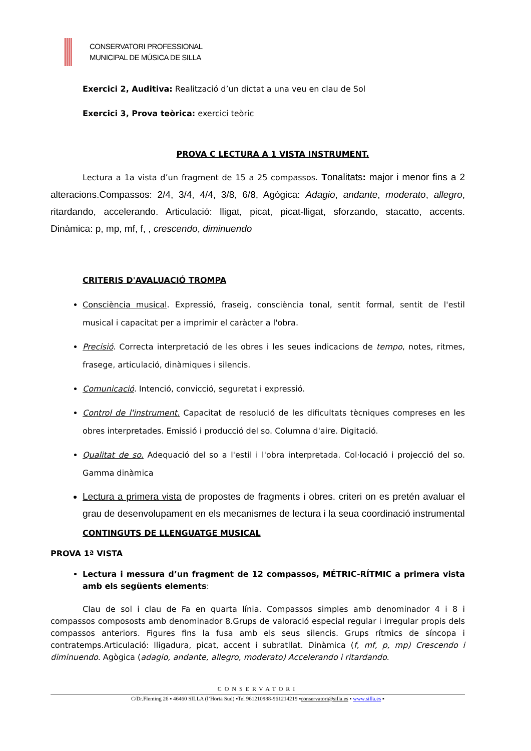CONSERVATORI PROFESSIONAL
MUNICIPAL DE MÚSICA DE SILLA
Exercici 2, Auditiva: Realització d’un dictat a una veu en clau de Sol
Exercici 3, Prova teòrica: exercici teòric
PROVA C LECTURA A 1 VISTA INSTRUMENT.
Lectura a 1a vista d’un fragment de 15 a 25 compassos. Tonalitats: major i menor fins a 2 alteracions.Compassos: 2/4, 3/4, 4/4, 3/8, 6/8, Agógica: Adagio, andante, moderato, allegro, ritardando, accelerando. Articulació: lligat, picat, picat-lligat, sforzando, stacatto, accents. Dinàmica: p, mp, mf, f, , crescendo, diminuendo
CRITERIS D'AVALUACIÓ TROMPA
Consciència musical. Expressió, fraseig, consciència tonal, sentit formal, sentit de l'estil musical i capacitat per a imprimir el caràcter a l'obra.
Precisió. Correcta interpretació de les obres i les seues indicacions de tempo, notes, ritmes, frasege, articulació, dinàmiques i silencis.
Comunicació. Intenció, convicció, seguretat i expressió.
Control de l'instrument. Capacitat de resolució de les dificultats tècniques compreses en les obres interpretades. Emissió i producció del so. Columna d'aire. Digitació.
Qualitat de so. Adequació del so a l'estil i l'obra interpretada. Col·locació i projecció del so. Gamma dinàmica
Lectura a primera vista de propostes de fragments i obres. criteri on es pretén avaluar el grau de desenvolupament en els mecanismes de lectura i la seua coordinació instrumental
CONTINGUTS DE LLENGUATGE MUSICAL
PROVA 1ª VISTA
Lectura i messura d’un fragment de 12 compassos, MÉTRIC-RÍTMIC a primera vista amb els següents elements:
Clau de sol i clau de Fa en quarta línia. Compassos simples amb denominador 4 i 8 i compassos compososts amb denominador 8.Grups de valoració especial regular i irregular propis dels compassos anteriors. Figures fins la fusa amb els seus silencis. Grups rítmics de síncopa i contratemps.Articulació: lligadura, picat, accent i subratllat. Dinàmica (f, mf, p, mp) Crescendo i diminuendo. Agògica (adagio, andante, allegro, moderato) Accelerando i ritardando.
CONSERVATORI
C/Dr.Fleming 26 ▪ 46460 SILLA (l’Horta Sud) ▪Tel 961210988-961214219 ▪conservatori@silla.es ▪ www.silla.es ▪